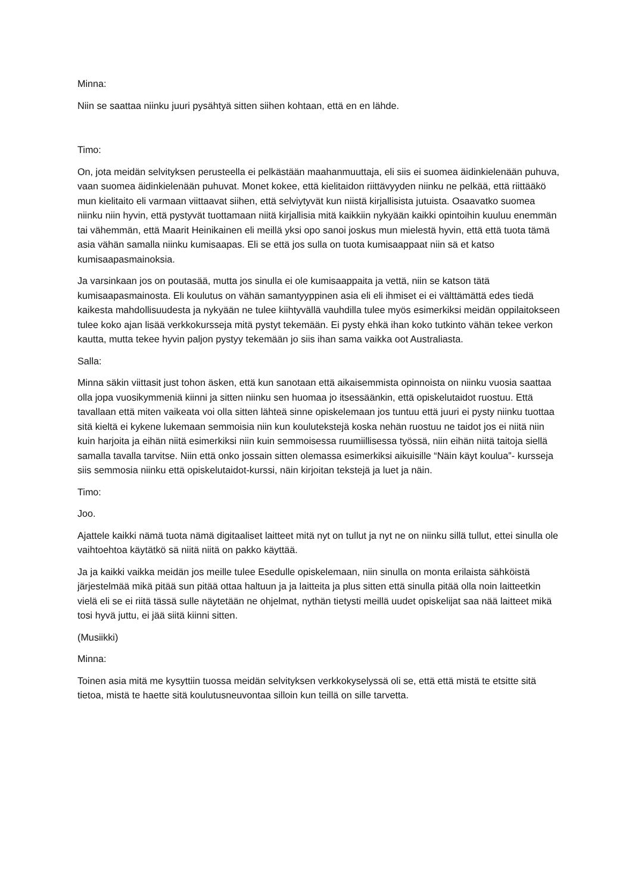Minna:
Niin se saattaa niinku juuri pysähtyä sitten siihen kohtaan, että en en lähde.
Timo:
On, jota meidän selvityksen perusteella ei pelkästään maahanmuuttaja, eli siis ei suomea äidinkielenään puhuva, vaan suomea äidinkielenään puhuvat. Monet kokee, että kielitaidon riittävyyden niinku ne pelkää, että riittääkö mun kielitaito eli varmaan viittaavat siihen, että selviytyvät kun niistä kirjallisista jutuista. Osaavatko suomea niinku niin hyvin, että pystyvät tuottamaan niitä kirjallisia mitä kaikkiin nykyään kaikki opintoihin kuuluu enemmän tai vähemmän, että Maarit Heinikainen eli meillä yksi opo sanoi joskus mun mielestä hyvin, että että tuota tämä asia vähän samalla niinku kumisaapas. Eli se että jos sulla on tuota kumisaappaat niin sä et katso kumisaapasmainoksia.
Ja varsinkaan jos on poutasää, mutta jos sinulla ei ole kumisaappaita ja vettä, niin se katson tätä kumisaapasmainosta. Eli koulutus on vähän samantyyppinen asia eli eli ihmiset ei ei välttämättä edes tiedä kaikesta mahdollisuudesta ja nykyään ne tulee kiihtyvällä vauhdilla tulee myös esimerkiksi meidän oppilaitokseen tulee koko ajan lisää verkkokursseja mitä pystyt tekemään. Ei pysty ehkä ihan koko tutkinto vähän tekee verkon kautta, mutta tekee hyvin paljon pystyy tekemään jo siis ihan sama vaikka oot Australiasta.
Salla:
Minna säkin viittasit just tohon äsken, että kun sanotaan että aikaisemmista opinnoista on niinku vuosia saattaa olla jopa vuosikymmeniä kiinni ja sitten niinku sen huomaa jo itsessäänkin, että opiskelutaidot ruostuu. Että tavallaan että miten vaikeata voi olla sitten lähteä sinne opiskelemaan jos tuntuu että juuri ei pysty niinku tuottaa sitä kieltä ei kykene lukemaan semmoisia niin kun koulutekstejä koska nehän ruostuu ne taidot jos ei niitä niin kuin harjoita ja eihän niitä esimerkiksi niin kuin semmoisessa ruumiillisessa työssä, niin eihän niitä taitoja siellä samalla tavalla tarvitse. Niin että onko jossain sitten olemassa esimerkiksi aikuisille “Näin käyt koulua”- kursseja siis semmosia niinku että opiskelutaidot-kurssi, näin kirjoitan tekstejä ja luet ja näin.
Timo:
Joo.
Ajattele kaikki nämä tuota nämä digitaaliset laitteet mitä nyt on tullut ja nyt ne on niinku sillä tullut, ettei sinulla ole vaihtoehtoa käytätkö sä niitä niitä on pakko käyttää.
Ja ja kaikki vaikka meidän jos meille tulee Esedulle opiskelemaan, niin sinulla on monta erilaista sähköistä järjestelmää mikä pitää sun pitää ottaa haltuun ja ja laitteita ja plus sitten että sinulla pitää olla noin laitteetkin vielä eli se ei riitä tässä sulle näytetään ne ohjelmat, nythän tietysti meillä uudet opiskelijat saa nää laitteet mikä tosi hyvä juttu, ei jää siitä kiinni sitten.
(Musiikki)
Minna:
Toinen asia mitä me kysyttiin tuossa meidän selvityksen verkkokyselyssä oli se, että että mistä te etsitte sitä tietoa, mistä te haette sitä koulutusneuvontaa silloin kun teillä on sille tarvetta.